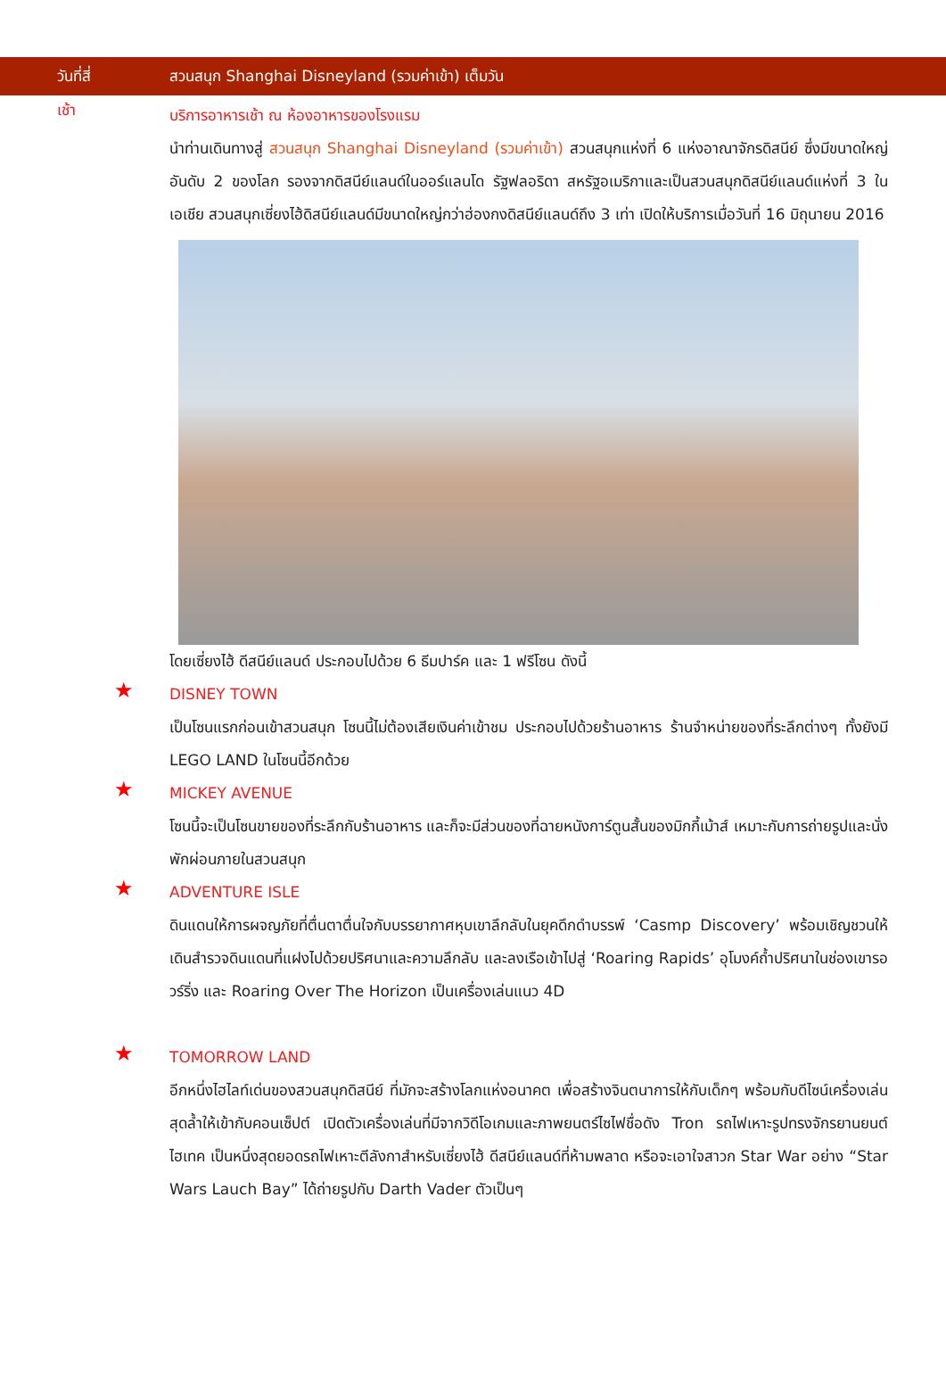วันที่สี่
สวนสนุก Shanghai Disneyland (รวมค่าเข้า) เต็มวัน
เช้า
บริการอาหารเช้า ณ ห้องอาหารของโรงแรม
นำท่านเดินทางสู่ สวนสนุก Shanghai Disneyland (รวมค่าเข้า) สวนสนุกแห่งที่ 6 แห่งอาณาจักรดิสนีย์ ซึ่งมีขนาดใหญ่อันดับ 2 ของโลก รองจากดิสนีย์แลนด์ในออร์แลนโด รัฐฟลอริดา สหรัฐอเมริกาและเป็นสวนสนุกดิสนีย์แลนด์แห่งที่ 3 ในเอเชีย สวนสนุกเซี่ยงไฮ้ดิสนีย์แลนด์มีขนาดใหญ่กว่าฮ่องกงดิสนีย์แลนด์ถึง 3 เท่า เปิดให้บริการเมื่อวันที่ 16 มิถุนายน 2016
โดยเซี่ยงไฮ้ ดีสนีย์แลนด์ ประกอบไปด้วย 6 ธีมปาร์ค และ 1 ฟรีโซน ดังนี้
★
DISNEY TOWN
เป็นโซนแรกก่อนเข้าสวนสนุก โซนนี้ไม่ต้องเสียเงินค่าเข้าชม ประกอบไปด้วยร้านอาหาร ร้านจำหน่ายของที่ระลึกต่างๆ ทั้งยังมี LEGO LAND ในโซนนี้อีกด้วย
★
MICKEY AVENUE
โซนนี้จะเป็นโซนขายของที่ระลึกกับร้านอาหาร และก็จะมีส่วนของที่ฉายหนังการ์ตูนสั้นของมิกกี้เม้าส์ เหมาะกับการถ่ายรูปและนั่งพักผ่อนภายในสวนสนุก
★
ADVENTURE ISLE
ดินแดนให้การผจญภัยที่ตื่นตาตื่นใจกับบรรยากาศหุบเขาลึกลับในยุคดึกดำบรรพ์ ‘Casmp Discovery’ พร้อมเชิญชวนให้เดินสำรวจดินแดนที่แฝงไปด้วยปริศนาและความลึกลับ และลงเรือเข้าไปสู่ ‘Roaring Rapids’ อุโมงค์ถ้ำปริศนาในช่องเขารอวร์ริ่ง และ Roaring Over The Horizon เป็นเครื่องเล่นแนว 4D
★
TOMORROW LAND
อีกหนึ่งไฮไลท์เด่นของสวนสนุกดิสนีย์ ที่มักจะสร้างโลกแห่งอนาคต เพื่อสร้างจินตนาการให้กับเด็กๆ พร้อมกับดีไซน์เครื่องเล่นสุดล้ำให้เข้ากับคอนเซ็ปต์ เปิดตัวเครื่องเล่นที่มีจากวิดีโอเกมและภาพยนตร์ไซไฟชื่อดัง Tron รถไฟเหาะรูปทรงจักรยานยนต์ไฮเทค เป็นหนึ่งสุดยอดรถไฟเหาะตีลังกาสำหรับเซี่ยงไฮ้ ดีสนีย์แลนด์ที่ห้ามพลาด หรือจะเอาใจสาวก Star War อย่าง “Star Wars Lauch Bay” ได้ถ่ายรูปกับ Darth Vader ตัวเป็นๆ